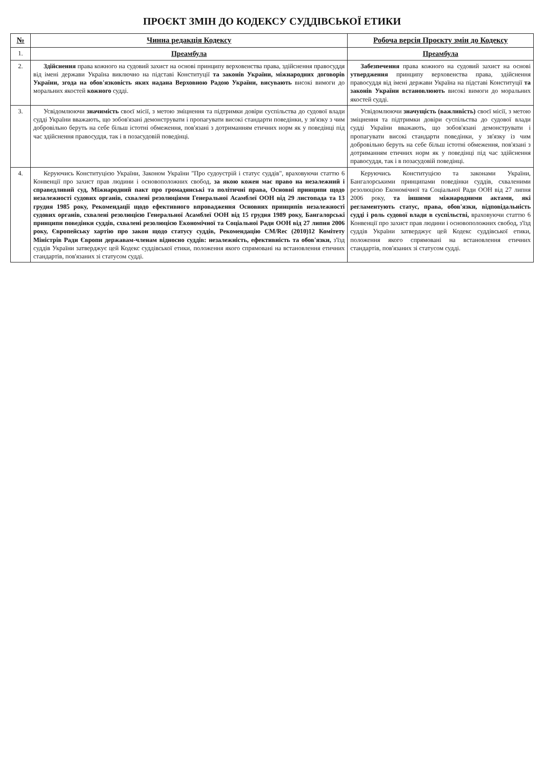ПРОЄКТ ЗМІН ДО КОДЕКСУ СУДДІВСЬКОЇ ЕТИКИ
| № | Чинна редакція Кодексу | Робоча версія Проєкту змін до Кодексу |
| --- | --- | --- |
| 1. | Преамбула | Преамбула |
| 2. | Здійснення права кожного на судовий захист на основі принципу верховенства права, здійснення правосуддя від імені держави Україна виключно на підставі Конституції та законів України, міжнародних договорів України, згода на обов'язковість яких надана Верховною Радою України, висувають високі вимоги до моральних якостей кожного судді. | Забезпечення права кожного на судовий захист на основі утвердження принципу верховенства права, здійснення правосуддя від імені держави Україна на підставі Конституції та законів України встановлюють високі вимоги до моральних якостей судді. |
| 3. | Усвідомлюючи значимість своєї місії, з метою зміцнення та підтримки довіри суспільства до судової влади судді України вважають, що зобов'язані демонструвати і пропагувати високі стандарти поведінки, у зв'язку з чим добровільно беруть на себе більш істотні обмеження, пов'язані з дотриманням етичних норм як у поведінці під час здійснення правосуддя, так і в позасудовій поведінці. | Усвідомлюючи значущість (важливість) своєї місії, з метою зміцнення та підтримки довіри суспільства до судової влади судді України вважають, що зобов'язані демонструвати і пропагувати високі стандарти поведінки, у зв'язку із чим добровільно беруть на себе більш істотні обмеження, пов'язані з дотриманням етичних норм як у поведінці під час здійснення правосуддя, так і в позасудовій поведінці. |
| 4. | Керуючись Конституцією України, Законом України "Про судоустрій і статус суддів", враховуючи статтю 6 Конвенції про захист прав людини і основоположних свобод, за якою кожен має право на незалежний і справедливий суд, Міжнародний пакт про громадянські та політичні права, Основні принципи щодо незалежності судових органів, схвалені резолюціями Генеральної Асамблеї ООН від 29 листопада та 13 грудня 1985 року, Рекомендації щодо ефективного впровадження Основних принципів незалежності судових органів, схвалені резолюцією Генеральної Асамблеї ООН від 15 грудня 1989 року, Бангалорські принципи поведінки суддів, схвалені резолюцією Економічної та Соціальної Ради ООН від 27 липня 2006 року, Європейську хартію про закон щодо статусу суддів, Рекомендацію CM/Rec (2010)12 Комітету Міністрів Ради Європи державам-членам відносно суддів: незалежність, ефективність та обов'язки, з'їзд суддів України затверджує цей Кодекс суддівської етики, положення якого спрямовані на встановлення етичних стандартів, пов'язаних зі статусом судді. | Керуючись Конституцією та законами України, Бангалорськими принципами поведінки суддів, схваленими резолюцією Економічної та Соціальної Ради ООН від 27 липня 2006 року, та іншими міжнародними актами, які регламентують статус, права, обов'язки, відповідальність судді і роль судової влади в суспільстві, враховуючи статтю 6 Конвенції про захист прав людини і основоположних свобод, з'їзд суддів України затверджує цей Кодекс суддівської етики, положення якого спрямовані на встановлення етичних стандартів, пов'язаних зі статусом судді. |